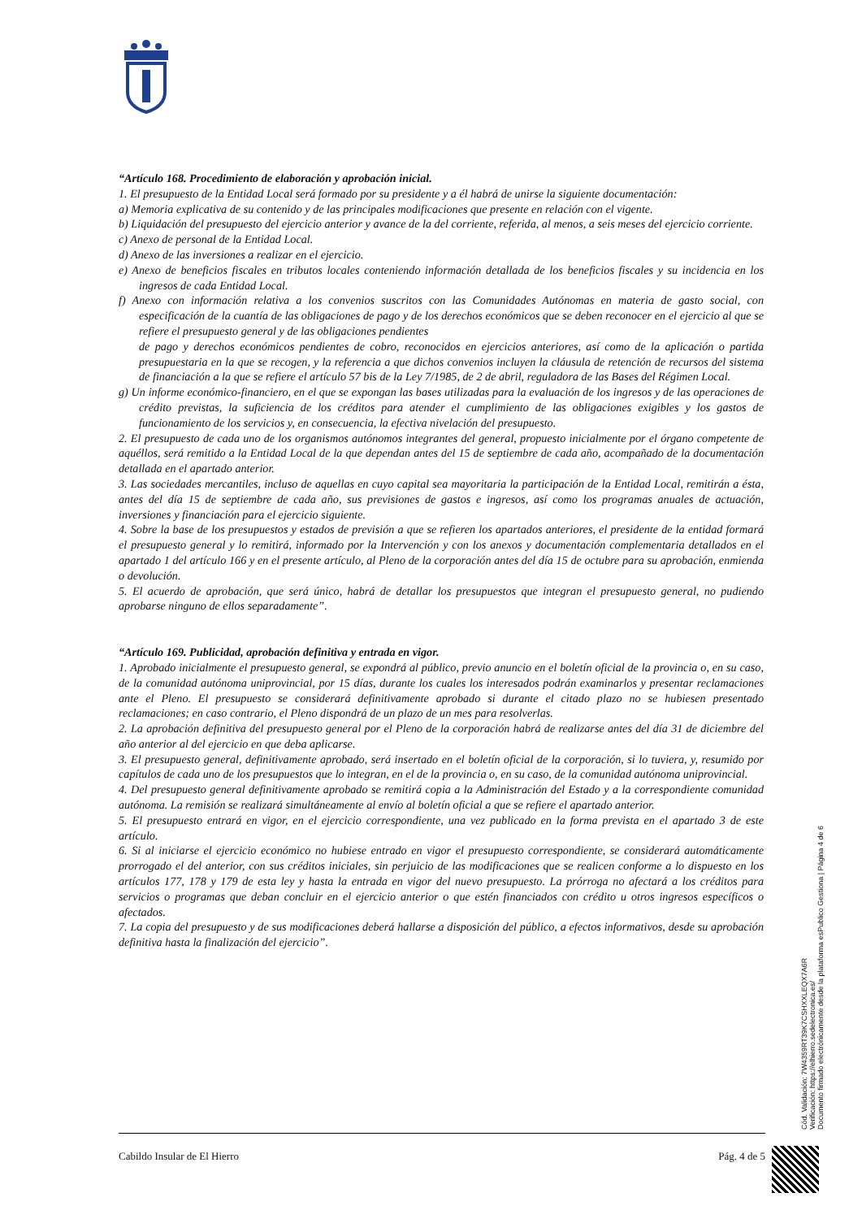“Artículo 168. Procedimiento de elaboración y aprobación inicial.
1. El presupuesto de la Entidad Local será formado por su presidente y a él habrá de unirse la siguiente documentación:
a) Memoria explicativa de su contenido y de las principales modificaciones que presente en relación con el vigente.
b) Liquidación del presupuesto del ejercicio anterior y avance de la del corriente, referida, al menos, a seis meses del ejercicio corriente.
c) Anexo de personal de la Entidad Local.
d) Anexo de las inversiones a realizar en el ejercicio.
e) Anexo de beneficios fiscales en tributos locales conteniendo información detallada de los beneficios fiscales y su incidencia en los ingresos de cada Entidad Local.
f) Anexo con información relativa a los convenios suscritos con las Comunidades Autónomas en materia de gasto social, con especificación de la cuantía de las obligaciones de pago y de los derechos económicos que se deben reconocer en el ejercicio al que se refiere el presupuesto general y de las obligaciones pendientes
de pago y derechos económicos pendientes de cobro, reconocidos en ejercicios anteriores, así como de la aplicación o partida presupuestaria en la que se recogen, y la referencia a que dichos convenios incluyen la cláusula de retención de recursos del sistema de financiación a la que se refiere el artículo 57 bis de la Ley 7/1985, de 2 de abril, reguladora de las Bases del Régimen Local.
g) Un informe económico-financiero, en el que se expongan las bases utilizadas para la evaluación de los ingresos y de las operaciones de crédito previstas, la suficiencia de los créditos para atender el cumplimiento de las obligaciones exigibles y los gastos de funcionamiento de los servicios y, en consecuencia, la efectiva nivelación del presupuesto.
2. El presupuesto de cada uno de los organismos autónomos integrantes del general, propuesto inicialmente por el órgano competente de aquéllos, será remitido a la Entidad Local de la que dependan antes del 15 de septiembre de cada año, acompañado de la documentación detallada en el apartado anterior.
3. Las sociedades mercantiles, incluso de aquellas en cuyo capital sea mayoritaria la participación de la Entidad Local, remitirán a ésta, antes del día 15 de septiembre de cada año, sus previsiones de gastos e ingresos, así como los programas anuales de actuación, inversiones y financiación para el ejercicio siguiente.
4. Sobre la base de los presupuestos y estados de previsión a que se refieren los apartados anteriores, el presidente de la entidad formará el presupuesto general y lo remitirá, informado por la Intervención y con los anexos y documentación complementaria detallados en el apartado 1 del artículo 166 y en el presente artículo, al Pleno de la corporación antes del día 15 de octubre para su aprobación, enmienda o devolución.
5. El acuerdo de aprobación, que será único, habrá de detallar los presupuestos que integran el presupuesto general, no pudiendo aprobarse ninguno de ellos separadamente”.
“Artículo 169. Publicidad, aprobación definitiva y entrada en vigor.
1. Aprobado inicialmente el presupuesto general, se expondrá al público, previo anuncio en el boletín oficial de la provincia o, en su caso, de la comunidad autónoma uniprovincial, por 15 días, durante los cuales los interesados podrán examinarlos y presentar reclamaciones ante el Pleno. El presupuesto se considerará definitivamente aprobado si durante el citado plazo no se hubiesen presentado reclamaciones; en caso contrario, el Pleno dispondrá de un plazo de un mes para resolverlas.
2. La aprobación definitiva del presupuesto general por el Pleno de la corporación habrá de realizarse antes del día 31 de diciembre del año anterior al del ejercicio en que deba aplicarse.
3. El presupuesto general, definitivamente aprobado, será insertado en el boletín oficial de la corporación, si lo tuviera, y, resumido por capítulos de cada uno de los presupuestos que lo integran, en el de la provincia o, en su caso, de la comunidad autónoma uniprovincial.
4. Del presupuesto general definitivamente aprobado se remitirá copia a la Administración del Estado y a la correspondiente comunidad autónoma. La remisión se realizará simultáneamente al envío al boletín oficial a que se refiere el apartado anterior.
5. El presupuesto entrará en vigor, en el ejercicio correspondiente, una vez publicado en la forma prevista en el apartado 3 de este artículo.
6. Si al iniciarse el ejercicio económico no hubiese entrado en vigor el presupuesto correspondiente, se considerará automáticamente prorrogado el del anterior, con sus créditos iniciales, sin perjuicio de las modificaciones que se realicen conforme a lo dispuesto en los artículos 177, 178 y 179 de esta ley y hasta la entrada en vigor del nuevo presupuesto. La prórroga no afectará a los créditos para servicios o programas que deban concluir en el ejercicio anterior o que estén financiados con crédito u otros ingresos específicos o afectados.
7. La copia del presupuesto y de sus modificaciones deberá hallarse a disposición del público, a efectos informativos, desde su aprobación definitiva hasta la finalización del ejercicio”.
Cabildo Insular de El Hierro Pág. 4 de 5
Cód. Validación: 7W4359RT39K7CSHXXLEQX7A6R
Verificación: https://elhierro.sedelectronica.es/
Documento firmado electrónicamente desde la plataforma esPublico Gestiona | Página 4 de 6